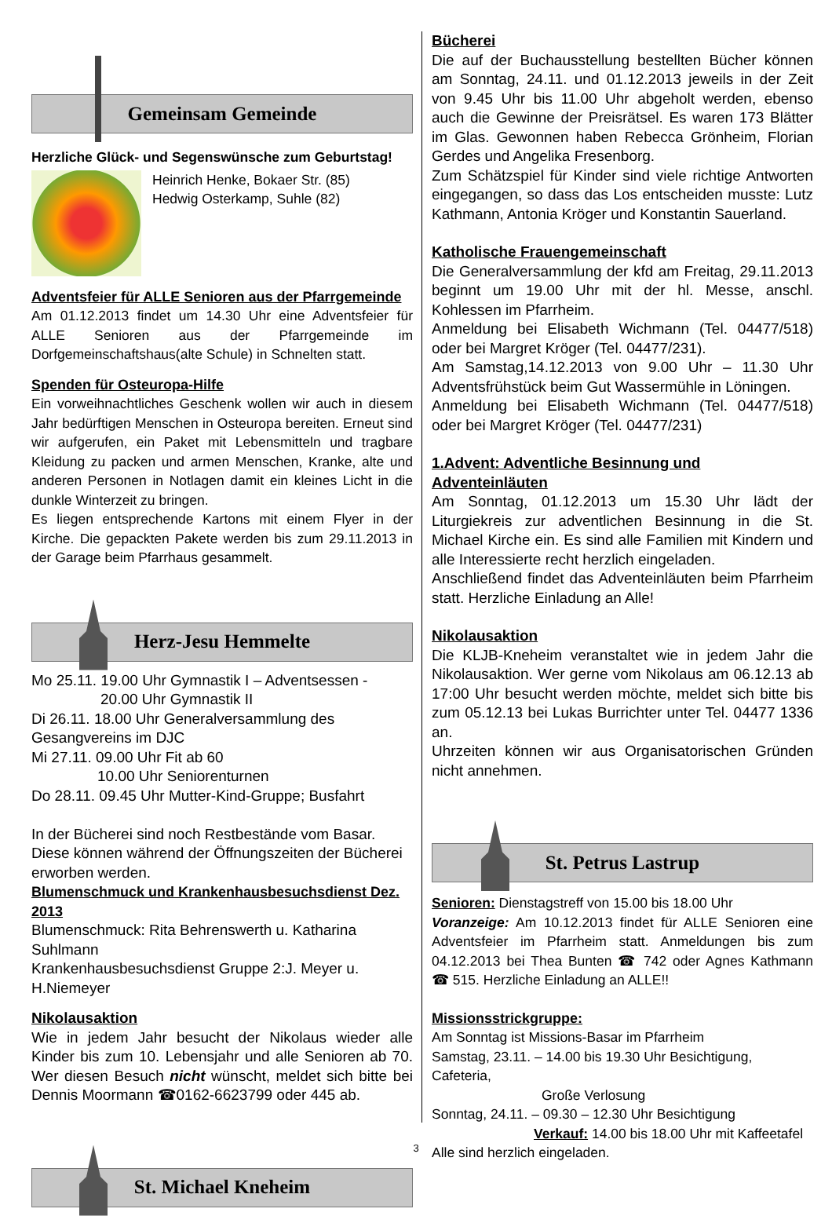Gemeinsam Gemeinde
Herzliche Glück- und Segenswünsche zum Geburtstag!
Heinrich Henke, Bokaer Str. (85)
Hedwig Osterkamp, Suhle (82)
Adventsfeier für ALLE Senioren aus der Pfarrgemeinde
Am 01.12.2013 findet um 14.30 Uhr eine Adventsfeier für ALLE Senioren aus der Pfarrgemeinde im Dorfgemeinschaftshaus(alte Schule) in Schnelten statt.
Spenden für Osteuropa-Hilfe
Ein vorweihnachtliches Geschenk wollen wir auch in diesem Jahr bedürftigen Menschen in Osteuropa bereiten. Erneut sind wir aufgerufen, ein Paket mit Lebensmitteln und tragbare Kleidung zu packen und armen Menschen, Kranke, alte und anderen Personen in Notlagen damit ein kleines Licht in die dunkle Winterzeit zu bringen.
Es liegen entsprechende Kartons mit einem Flyer in der Kirche. Die gepackten Pakete werden bis zum 29.11.2013 in der Garage beim Pfarrhaus gesammelt.
Herz-Jesu Hemmelte
Mo 25.11. 19.00 Uhr Gymnastik I – Adventsessen -
20.00 Uhr Gymnastik II
Di 26.11. 18.00 Uhr Generalversammlung des Gesangvereins im DJC
Mi 27.11. 09.00 Uhr Fit ab 60
10.00 Uhr Seniorenturnen
Do 28.11. 09.45 Uhr Mutter-Kind-Gruppe; Busfahrt
In der Bücherei sind noch Restbestände vom Basar. Diese können während der Öffnungszeiten der Bücherei erworben werden.
Blumenschmuck und Krankenhausbesuchsdienst Dez. 2013
Blumenschmuck: Rita Behrenswerth u. Katharina Suhlmann
Krankenhausbesuchsdienst Gruppe 2:J. Meyer u. H.Niemeyer
Nikolausaktion
Wie in jedem Jahr besucht der Nikolaus wieder alle Kinder bis zum 10. Lebensjahr und alle Senioren ab 70. Wer diesen Besuch nicht wünscht, meldet sich bitte bei Dennis Moormann ☎0162-6623799 oder 445 ab.
St. Michael Kneheim
Bücherei
Die auf der Buchausstellung bestellten Bücher können am Sonntag, 24.11. und 01.12.2013 jeweils in der Zeit von 9.45 Uhr bis 11.00 Uhr abgeholt werden, ebenso auch die Gewinne der Preisrätsel. Es waren 173 Blätter im Glas. Gewonnen haben Rebecca Grönheim, Florian Gerdes und Angelika Fresenborg.
Zum Schätzspiel für Kinder sind viele richtige Antworten eingegangen, so dass das Los entscheiden musste: Lutz Kathmann, Antonia Kröger und Konstantin Sauerland.
Katholische Frauengemeinschaft
Die Generalversammlung der kfd am Freitag, 29.11.2013 beginnt um 19.00 Uhr mit der hl. Messe, anschl. Kohlessen im Pfarrheim.
Anmeldung bei Elisabeth Wichmann (Tel. 04477/518) oder bei Margret Kröger (Tel. 04477/231).
Am Samstag,14.12.2013 von 9.00 Uhr – 11.30 Uhr Adventsfrühstück beim Gut Wassermühle in Löningen.
Anmeldung bei Elisabeth Wichmann (Tel. 04477/518) oder bei Margret Kröger (Tel. 04477/231)
1.Advent: Adventliche Besinnung und Adventeinläuten
Am Sonntag, 01.12.2013 um 15.30 Uhr lädt der Liturgiekreis zur adventlichen Besinnung in die St. Michael Kirche ein. Es sind alle Familien mit Kindern und alle Interessierte recht herzlich eingeladen.
Anschließend findet das Adventeinläuten beim Pfarrheim statt. Herzliche Einladung an Alle!
Nikolausaktion
Die KLJB-Kneheim veranstaltet wie in jedem Jahr die Nikolausaktion. Wer gerne vom Nikolaus am 06.12.13 ab 17:00 Uhr besucht werden möchte, meldet sich bitte bis zum 05.12.13 bei Lukas Burrichter unter Tel. 04477 1336 an.
Uhrzeiten können wir aus Organisatorischen Gründen nicht annehmen.
St. Petrus Lastrup
Senioren: Dienstagstreff von 15.00 bis 18.00 Uhr
Voranzeige: Am 10.12.2013 findet für ALLE Senioren eine Adventsfeier im Pfarrheim statt. Anmeldungen bis zum 04.12.2013 bei Thea Bunten ☎ 742 oder Agnes Kathmann ☎ 515. Herzliche Einladung an ALLE!!
Missionsstrickgruppe:
Am Sonntag ist Missions-Basar im Pfarrheim
Samstag, 23.11. – 14.00 bis 19.30 Uhr Besichtigung, Cafeteria,
Große Verlosung
Sonntag, 24.11. – 09.30 – 12.30 Uhr Besichtigung
Verkauf: 14.00 bis 18.00 Uhr mit Kaffeetafel
Alle sind herzlich eingeladen.
3